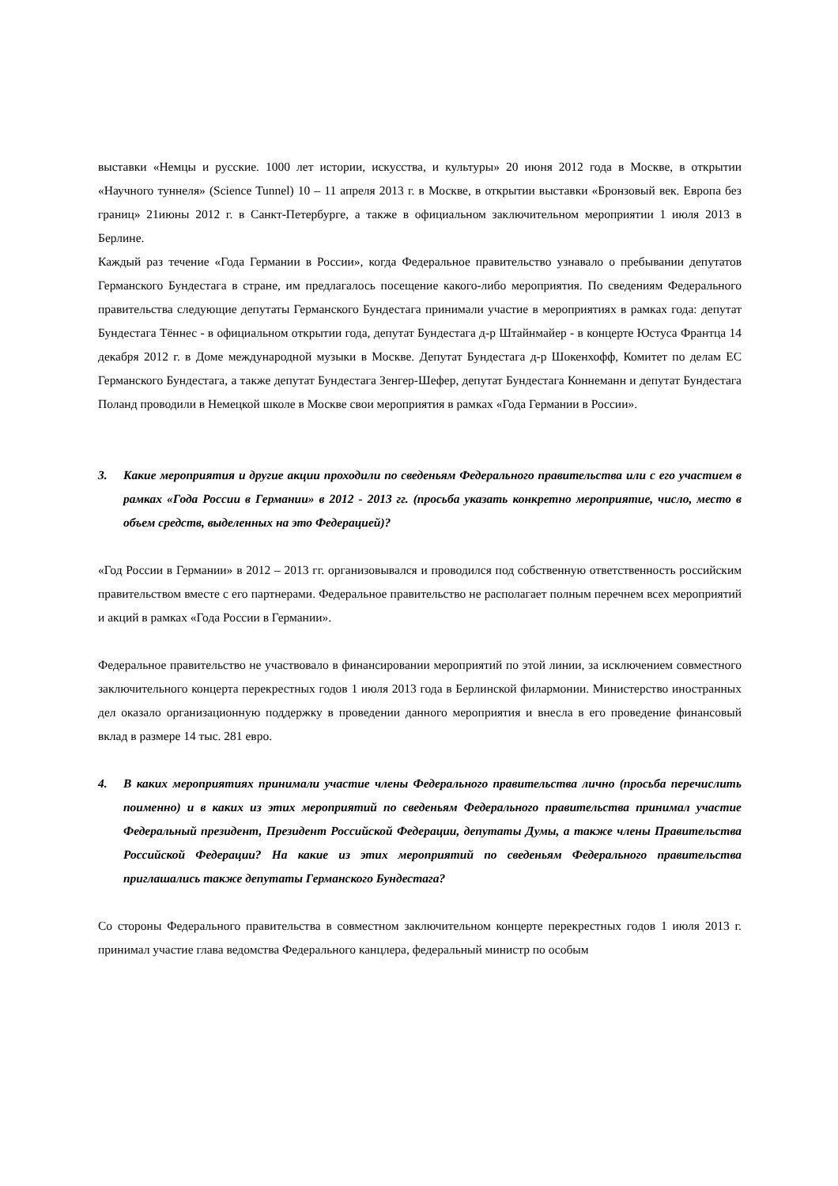выставки «Немцы и русские. 1000 лет истории, искусства, и культуры» 20 июня 2012 года в Москве, в открытии «Научного туннеля» (Science Tunnel) 10 – 11 апреля 2013 г. в Москве, в открытии выставки «Бронзовый век. Европа без границ» 21июны 2012 г. в Санкт-Петербурге, а также в официальном заключительном мероприятии 1 июля 2013 в Берлине.
Каждый раз течение «Года Германии в России», когда Федеральное правительство узнавало о пребывании депутатов Германского Бундестага в стране, им предлагалось посещение какого-либо мероприятия. По сведениям Федерального правительства следующие депутаты Германского Бундестага принимали участие в мероприятиях в рамках года: депутат Бундестага Тённес - в официальном открытии года, депутат Бундестага д-р Штайнмайер - в концерте Юстуса Франтца 14 декабря 2012 г. в Доме международной музыки в Москве. Депутат Бундестага д-р Шокенхофф, Комитет по делам ЕС Германского Бундестага, а также депутат Бундестага Зенгер-Шефер, депутат Бундестага Коннеманн и депутат Бундестага Поланд проводили в Немецкой школе в Москве свои мероприятия в рамках «Года Германии в России».
3. Какие мероприятия и другие акции проходили по сведеньям Федерального правительства или с его участием в рамках «Года России в Германии» в 2012 - 2013 гг. (просьба указать конкретно мероприятие, число, место в объем средств, выделенных на это Федерацией)?
«Год России в Германии» в 2012 – 2013 гг. организовывался и проводился под собственную ответственность российским правительством вместе с его партнерами. Федеральное правительство не располагает полным перечнем всех мероприятий и акций в рамках «Года России в Германии».
Федеральное правительство не участвовало в финансировании мероприятий по этой линии, за исключением совместного заключительного концерта перекрестных годов 1 июля 2013 года в Берлинской филармонии. Министерство иностранных дел оказало организационную поддержку в проведении данного мероприятия и внесла в его проведение финансовый вклад в размере 14 тыс. 281 евро.
4. В каких мероприятиях принимали участие члены Федерального правительства лично (просьба перечислить поименно) и в каких из этих мероприятий по сведеньям Федерального правительства принимал участие Федеральный президент, Президент Российской Федерации, депутаты Думы, а также члены Правительства Российской Федерации? На какие из этих мероприятий по сведеньям Федерального правительства приглашались также депутаты Германского Бундестага?
Со стороны Федерального правительства в совместном заключительном концерте перекрестных годов 1 июля 2013 г. принимал участие глава ведомства Федерального канцлера, федеральный министр по особым